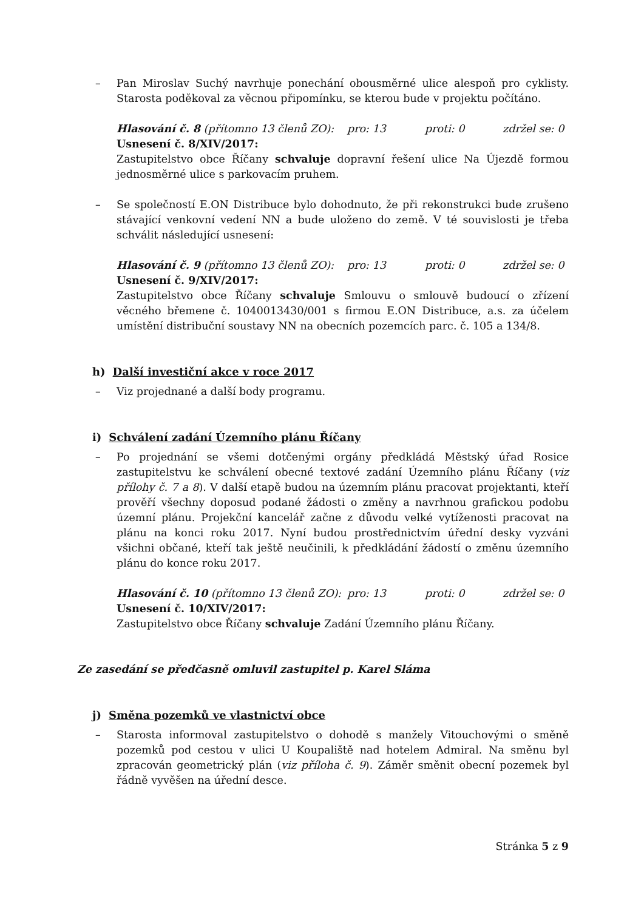– Pan Miroslav Suchý navrhuje ponechání obousměrné ulice alespoň pro cyklisty. Starosta poděkoval za věcnou připomínku, se kterou bude v projektu počítáno.
Hlasování č. 8 (přítomno 13 členů ZO): pro: 13 proti: 0 zdržel se: 0
Usnesení č. 8/XIV/2017:
Zastupitelstvo obce Říčany schvaluje dopravní řešení ulice Na Újezdě formou jednosměrné ulice s parkovacím pruhem.
– Se společností E.ON Distribuce bylo dohodnuto, že při rekonstrukci bude zrušeno stávající venkovní vedení NN a bude uloženo do země. V té souvislosti je třeba schválit následující usnesení:
Hlasování č. 9 (přítomno 13 členů ZO): pro: 13 proti: 0 zdržel se: 0
Usnesení č. 9/XIV/2017:
Zastupitelstvo obce Říčany schvaluje Smlouvu o smlouvě budoucí o zřízení věcného břemene č. 1040013430/001 s firmou E.ON Distribuce, a.s. za účelem umístění distribuční soustavy NN na obecních pozemcích parc. č. 105 a 134/8.
h) Další investiční akce v roce 2017
– Viz projednané a další body programu.
i) Schválení zadání Územního plánu Říčany
– Po projednání se všemi dotčenými orgány předkládá Městský úřad Rosice zastupitelstvu ke schválení obecné textové zadání Územního plánu Říčany (viz přílohy č. 7 a 8). V další etapě budou na územním plánu pracovat projektanti, kteří prověří všechny doposud podané žádosti o změny a navrhnou grafickou podobu územní plánu. Projekční kancelář začne z důvodu velké vytíženosti pracovat na plánu na konci roku 2017. Nyní budou prostřednictvím úřední desky vyzváni všichni občané, kteří tak ještě neučinili, k předkládání žádostí o změnu územního plánu do konce roku 2017.
Hlasování č. 10 (přítomno 13 členů ZO): pro: 13 proti: 0 zdržel se: 0
Usnesení č. 10/XIV/2017:
Zastupitelstvo obce Říčany schvaluje Zadání Územního plánu Říčany.
Ze zasedání se předčasně omluvil zastupitel p. Karel Sláma
j) Směna pozemků ve vlastnictví obce
– Starosta informoval zastupitelstvo o dohodě s manžely Vitouchovými o směně pozemků pod cestou v ulici U Koupaliště nad hotelem Admiral. Na směnu byl zpracován geometrický plán (viz příloha č. 9). Záměr směnit obecní pozemek byl řádně vyvěšen na úřední desce.
Stránka 5 z 9